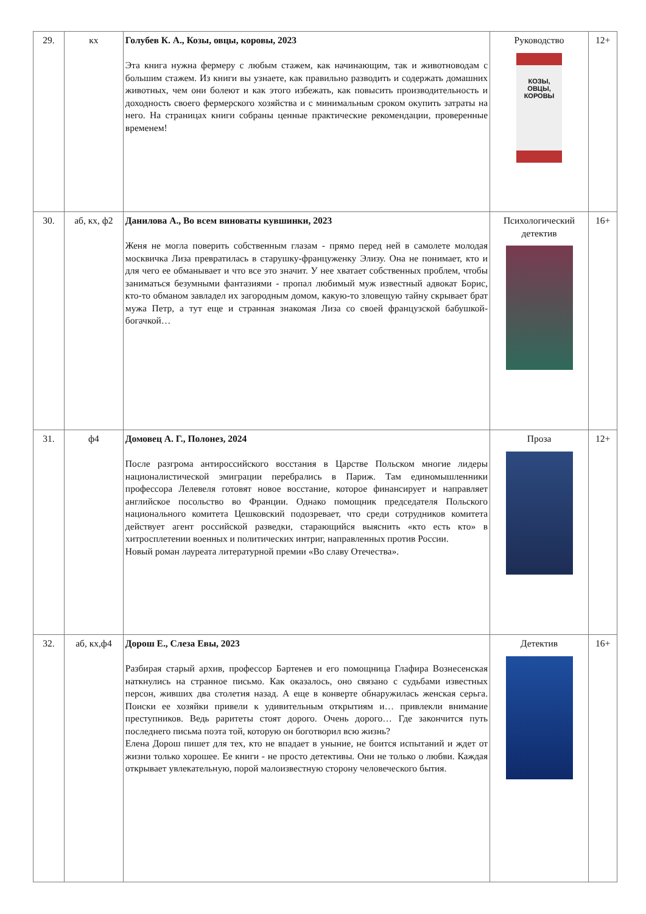| 29. | кх | Голубев К. А., Козы, овцы, коровы, 2023 Эта книга нужна фермеру с любым стажем, как начинающим, так и животноводам с большим стажем. Из книги вы узнаете, как правильно разводить и содержать домашних животных, чем они болеют и как этого избежать, как повысить производительность и доходность своего фермерского хозяйства и с минимальным сроком окупить затраты на него. На страницах книги собраны ценные практические рекомендации, проверенные временем! | Руководство КОЗЫ, ОВЦЫ, КОРОВЫ | 12+ |
| 30. | аб, кх, ф2 | Данилова А., Во всем виноваты кувшинки, 2023 Женя не могла поверить собственным глазам - прямо перед ней в самолете молодая москвичка Лиза превратилась в старушку-француженку Элизу. Она не понимает, кто и для чего ее обманывает и что все это значит. У нее хватает собственных проблем, чтобы заниматься безумными фантазиями - пропал любимый муж известный адвокат Борис, кто-то обманом завладел их загородным домом, какую-то зловещую тайну скрывает брат мужа Петр, а тут еще и странная знакомая Лиза со своей французской бабушкой-богачкой… | Психологический детектив | 16+ |
| 31. | ф4 | Домовец А. Г., Полонез, 2024 После разгрома антироссийского восстания в Царстве Польском многие лидеры националистической эмиграции перебрались в Париж. Там единомышленники профессора Лелевеля готовят новое восстание, которое финансирует и направляет английское посольство во Франции. Однако помощник председателя Польского национального комитета Цешковский подозревает, что среди сотрудников комитета действует агент российской разведки, старающийся выяснить «кто есть кто» в хитросплетении военных и политических интриг, направленных против России. Новый роман лауреата литературной премии «Во славу Отечества». | Проза | 12+ |
| 32. | аб, кх,ф4 | Дорош Е., Слеза Евы, 2023 Разбирая старый архив, профессор Бартенев и его помощница Глафира Вознесенская наткнулись на странное письмо. Как оказалось, оно связано с судьбами известных персон, живших два столетия назад. А еще в конверте обнаружилась женская серьга. Поиски ее хозяйки привели к удивительным открытиям и… привлекли внимание преступников. Ведь раритеты стоят дорого. Очень дорого… Где закончится путь последнего письма поэта той, которую он боготворил всю жизнь? Елена Дорош пишет для тех, кто не впадает в уныние, не боится испытаний и ждет от жизни только хорошее. Ее книги - не просто детективы. Они не только о любви. Каждая открывает увлекательную, порой малоизвестную сторону человеческого бытия. | Детектив | 16+ |